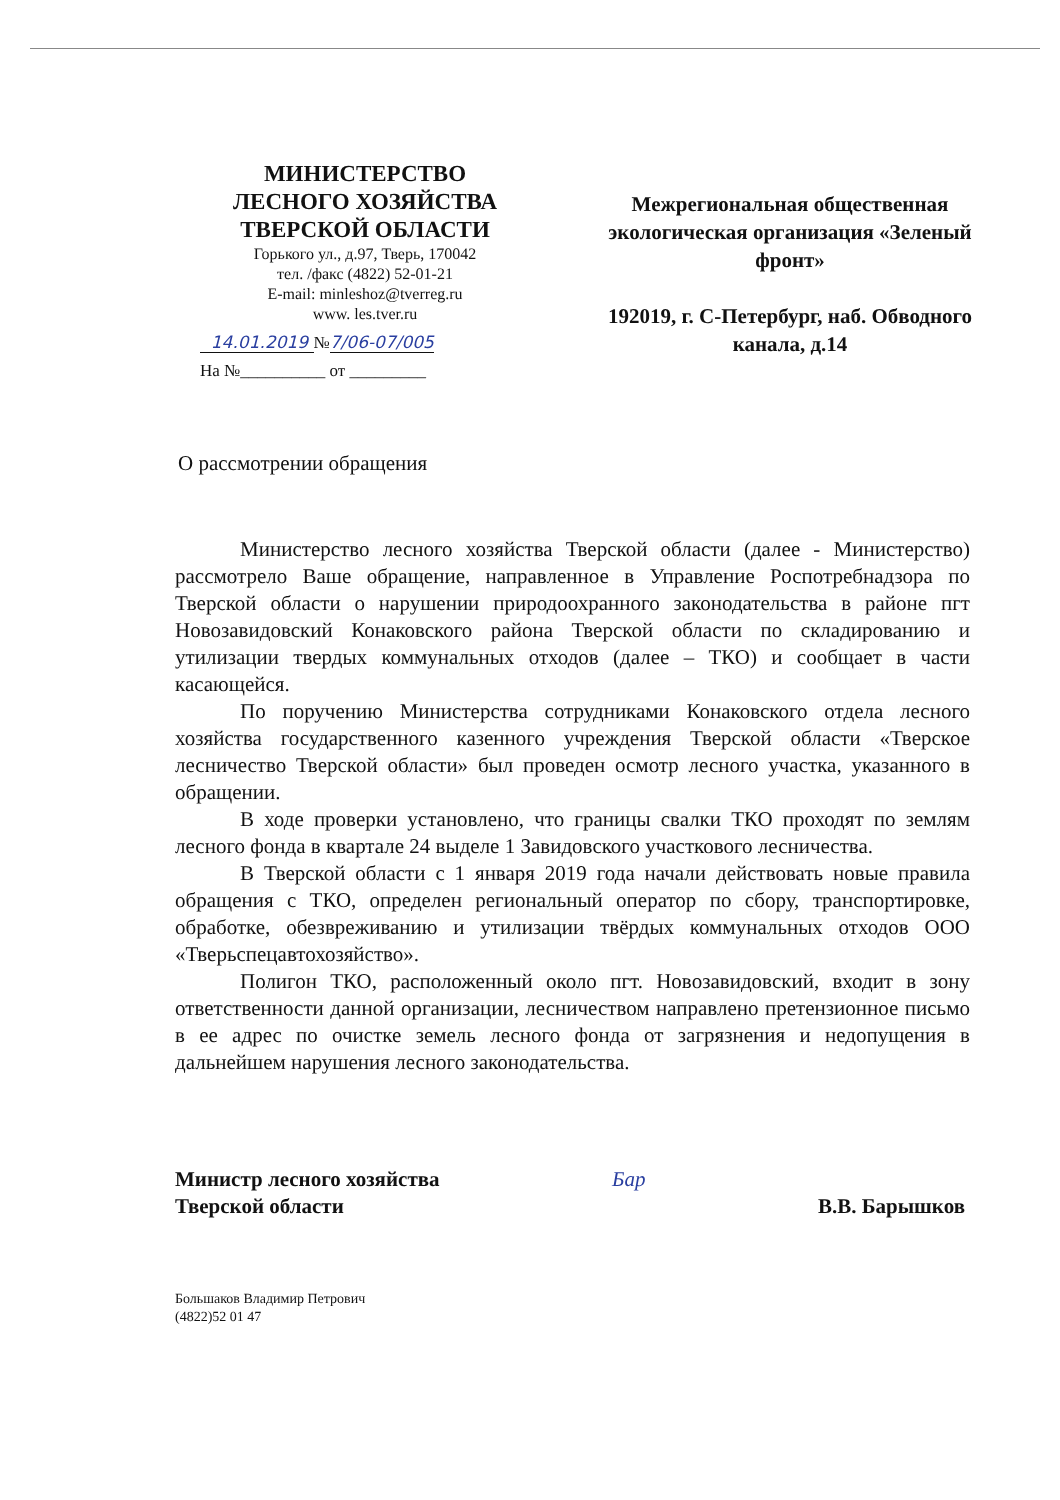МИНИСТЕРСТВО
ЛЕСНОГО ХОЗЯЙСТВА
ТВЕРСКОЙ ОБЛАСТИ
Горького ул., д.97, Тверь, 170042
тел. /факс (4822) 52-01-21
E-mail: minleshoz@tverreg.ru
www. les.tver.ru
14.01.2019 №7/06-07/005
На №__________ от _________
Межрегиональная общественная экологическая организация «Зеленый фронт»
192019, г. С-Петербург, наб. Обводного канала, д.14
О рассмотрении обращения
Министерство лесного хозяйства Тверской области (далее - Министерство) рассмотрело Ваше обращение, направленное в Управление Роспотребнадзора по Тверской области о нарушении природоохранного законодательства в районе пгт Новозавидовский Конаковского района Тверской области по складированию и утилизации твердых коммунальных отходов (далее – ТКО) и сообщает в части касающейся.
По поручению Министерства сотрудниками Конаковского отдела лесного хозяйства государственного казенного учреждения Тверской области «Тверское лесничество Тверской области» был проведен осмотр лесного участка, указанного в обращении.
В ходе проверки установлено, что границы свалки ТКО проходят по землям лесного фонда в квартале 24 выделе 1 Завидовского участкового лесничества.
В Тверской области с 1 января 2019 года начали действовать новые правила обращения с ТКО, определен региональный оператор по сбору, транспортировке, обработке, обезвреживанию и утилизации твёрдых коммунальных отходов ООО «Тверьспецавтохозяйство».
Полигон ТКО, расположенный около пгт. Новозавидовский, входит в зону ответственности данной организации, лесничеством направлено претензионное письмо в ее адрес по очистке земель лесного фонда от загрязнения и недопущения в дальнейшем нарушения лесного законодательства.
Министр лесного хозяйства
Тверской области
Бар
В.В. Барышков
Большаков Владимир Петрович
(4822)52 01 47